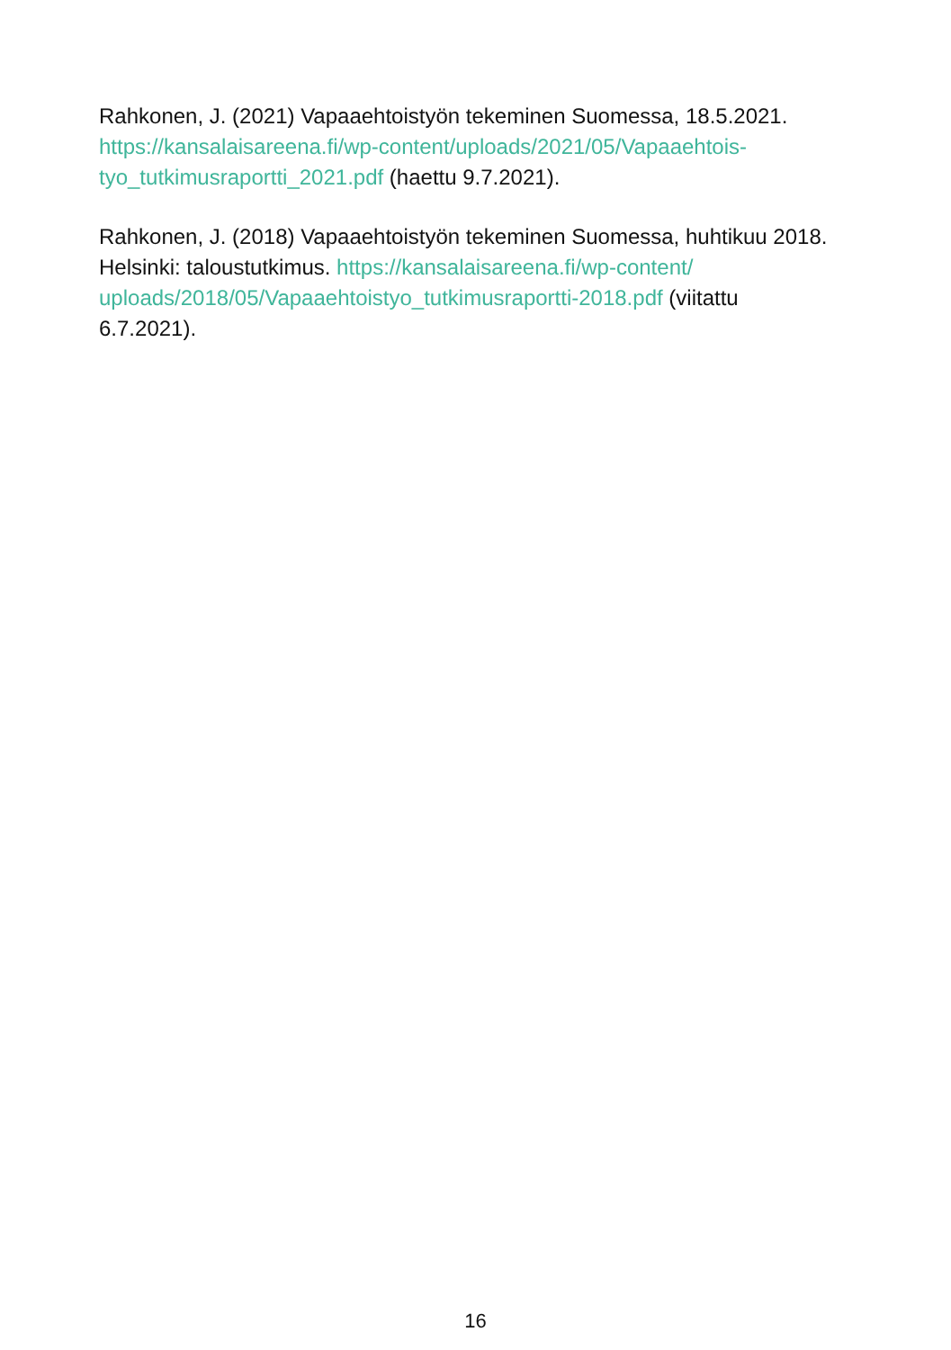Rahkonen, J. (2021) Vapaaehtoistyön tekeminen Suomessa, 18.5.2021. https://kansalaisareena.fi/wp-content/uploads/2021/05/Vapaaehtois-tyo_tutkimusraportti_2021.pdf (haettu 9.7.2021).
Rahkonen, J. (2018) Vapaaehtoistyön tekeminen Suomessa, huhtikuu 2018. Helsinki: taloustutkimus. https://kansalaisareena.fi/wp-content/ uploads/2018/05/Vapaaehtoistyo_tutkimusraportti-2018.pdf (viitattu 6.7.2021).
16